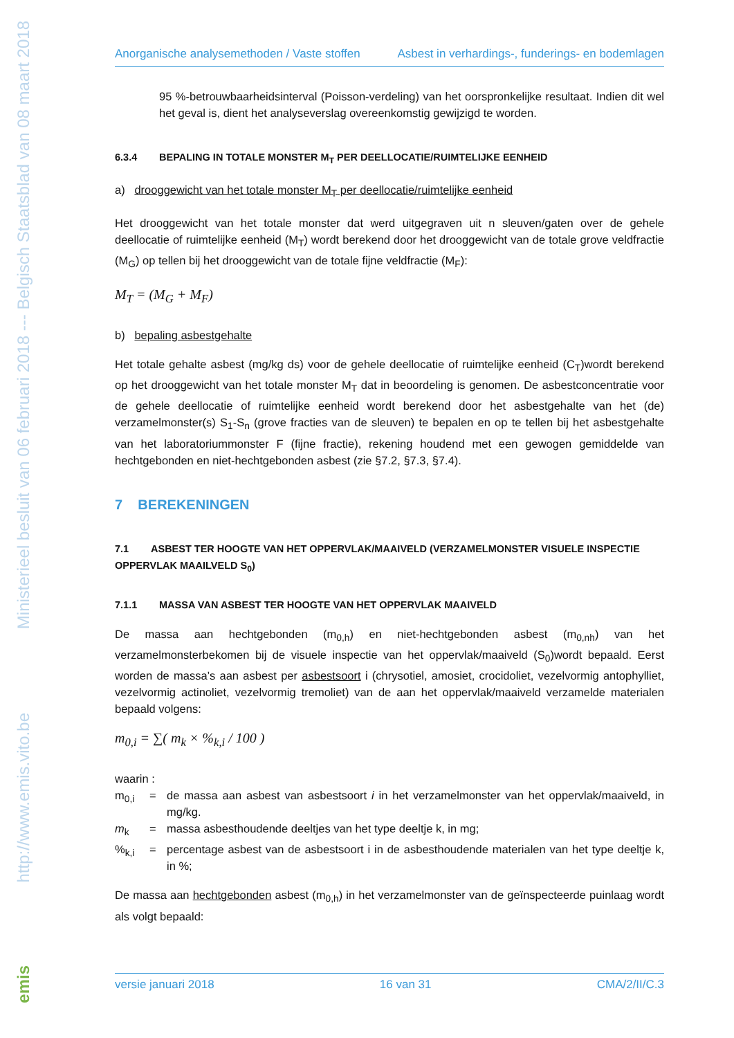Ministerieel besluit van 06 februari 2018 --- Belgisch Staatsblad van 08 maart 2018
http://www.emis.vito.be
emis
Anorganische analysemethoden / Vaste stoffen Asbest in verhardings-, funderings- en bodemlagen
95 %-betrouwbaarheidsinterval (Poisson-verdeling) van het oorspronkelijke resultaat. Indien dit wel het geval is, dient het analyseverslag overeenkomstig gewijzigd te worden.
6.3.4 BEPALING IN TOTALE MONSTER M<sub>T</sub> PER DEELLOCATIE/RUIMTELIJKE EENHEID
a) drooggewicht van het totale monster M<sub>T</sub> per deellocatie/ruimtelijke eenheid
Het drooggewicht van het totale monster dat werd uitgegraven uit n sleuven/gaten over de gehele deellocatie of ruimtelijke eenheid (M<sub>T</sub>) wordt berekend door het drooggewicht van de totale grove veldfractie (M<sub>G</sub>) op tellen bij het drooggewicht van de totale fijne veldfractie (M<sub>F</sub>):
M<sub>T</sub> = (M<sub>G</sub> + M<sub>F</sub>)
b) bepaling asbestgehalte
Het totale gehalte asbest (mg/kg ds) voor de gehele deellocatie of ruimtelijke eenheid (C<sub>T</sub>)wordt berekend op het drooggewicht van het totale monster M<sub>T</sub> dat in beoordeling is genomen. De asbestconcentratie voor de gehele deellocatie of ruimtelijke eenheid wordt berekend door het asbestgehalte van het (de) verzamelmonster(s) S<sub>1</sub>-S<sub>n</sub> (grove fracties van de sleuven) te bepalen en op te tellen bij het asbestgehalte van het laboratoriummonster F (fijne fractie), rekening houdend met een gewogen gemiddelde van hechtgebonden en niet-hechtgebonden asbest (zie §7.2, §7.3, §7.4).
7 BEREKENINGEN
7.1 ASBEST TER HOOGTE VAN HET OPPERVLAK/MAAIVELD (VERZAMELMONSTER VISUELE INSPECTIE OPPERVLAK MAAILVELD S<sub>0</sub>)
7.1.1 MASSA VAN ASBEST TER HOOGTE VAN HET OPPERVLAK MAAIVELD
De massa aan hechtgebonden (m<sub>0,h</sub>) en niet-hechtgebonden asbest (m<sub>0,nh</sub>) van het verzamelmonsterbekomen bij de visuele inspectie van het oppervlak/maaiveld (S<sub>0</sub>)wordt bepaald. Eerst worden de massa’s aan asbest per asbestsoort i (chrysotiel, amosiet, crocidoliet, vezelvormig antophylliet, vezelvormig actinoliet, vezelvormig tremoliet) van de aan het oppervlak/maaiveld verzamelde materialen bepaald volgens:
m<sub>0,i</sub> = ∑( m<sub>k</sub> × %<sub>k,i</sub> / 100 )
waarin :
m<sub>0,i</sub> = de massa aan asbest van asbestsoort i in het verzamelmonster van het oppervlak/maaiveld, in mg/kg.
m<sub>k</sub> = massa asbesthoudende deeltjes van het type deeltje k, in mg;
%<sub>k,i</sub> = percentage asbest van de asbestsoort i in de asbesthoudende materialen van het type deeltje k, in %;
De massa aan hechtgebonden asbest (m<sub>0,h</sub>) in het verzamelmonster van de geïnspecteerde puinlaag wordt als volgt bepaald:
versie januari 2018 16 van 31 CMA/2/II/C.3